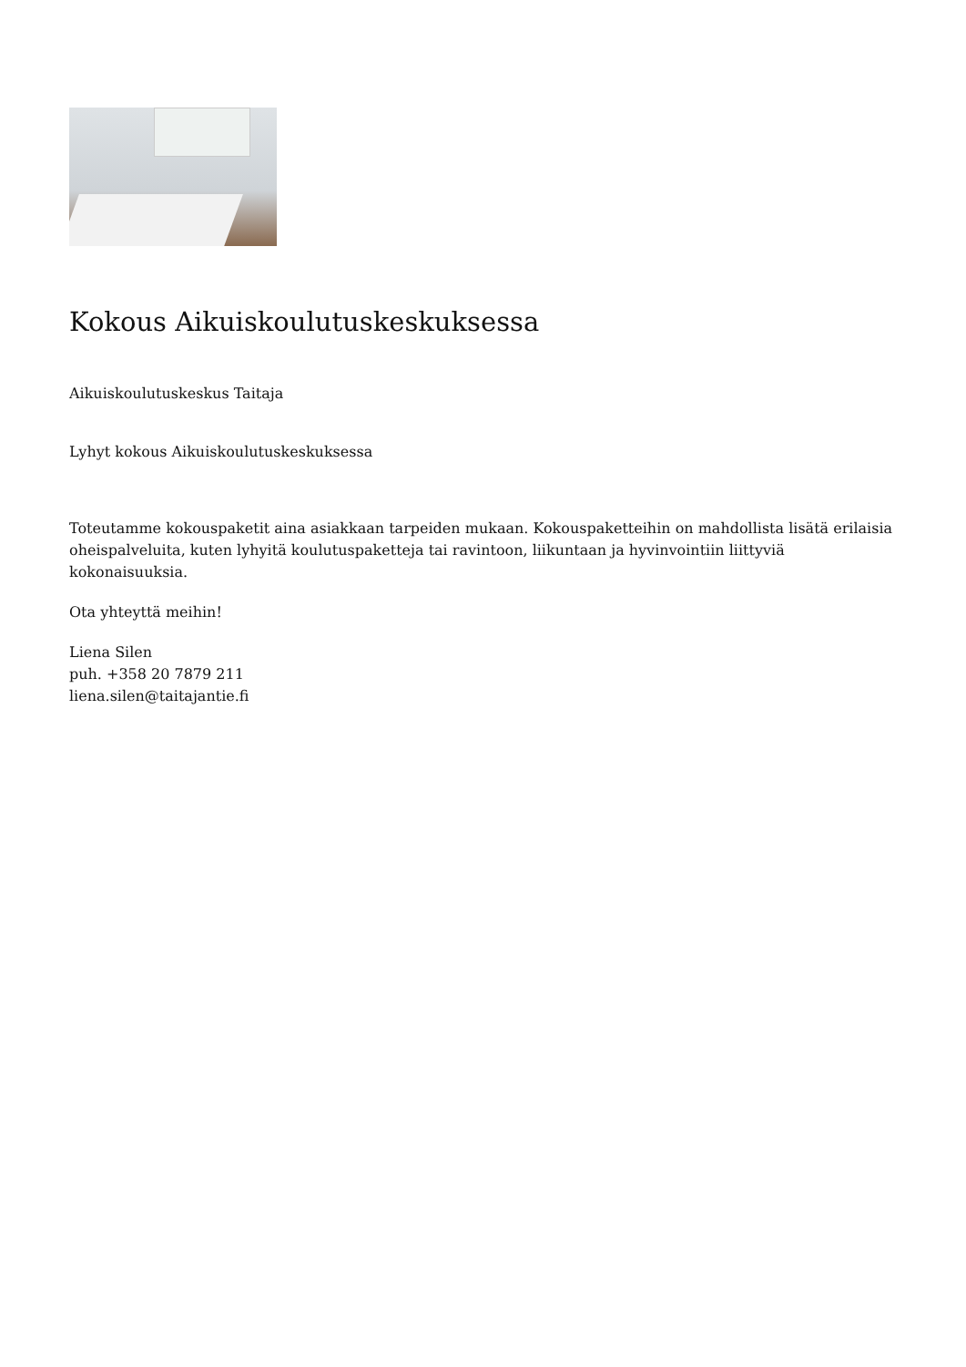Kokous Aikuiskoulutuskeskuksessa
Aikuiskoulutuskeskus Taitaja
Lyhyt kokous Aikuiskoulutuskeskuksessa
Toteutamme kokouspaketit aina asiakkaan tarpeiden mukaan. Kokouspaketteihin on mahdollista lisätä erilaisia oheispalveluita, kuten lyhyitä koulutuspaketteja tai ravintoon, liikuntaan ja hyvinvointiin liittyviä kokonaisuuksia.
Ota yhteyttä meihin!
Liena Silen
puh. +358 20 7879 211
liena.silen@taitajantie.fi